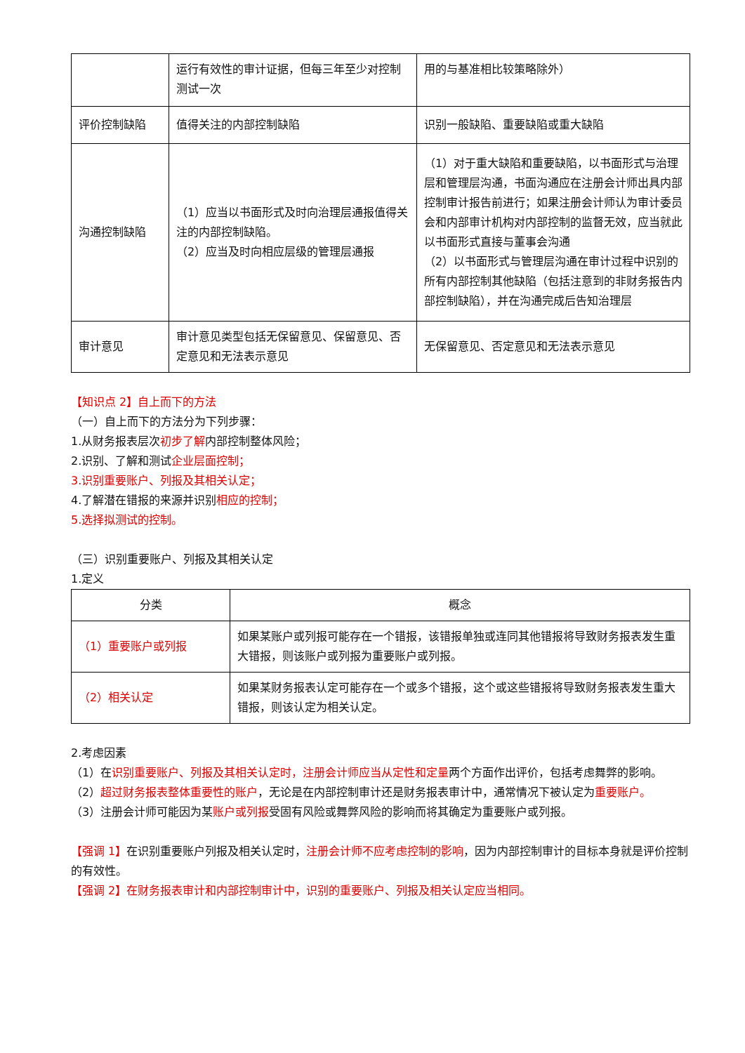| | 运行有效性的审计证据，但每三年至少对控制测试一次 | 用的与基准相比较策略除外） |
| 评价控制缺陷 | 值得关注的内部控制缺陷 | 识别一般缺陷、重要缺陷或重大缺陷 |
| 沟通控制缺陷 | （1）应当以书面形式及时向治理层通报值得关注的内部控制缺陷。 （2）应当及时向相应层级的管理层通报 | （1）对于重大缺陷和重要缺陷，以书面形式与治理层和管理层沟通，书面沟通应在注册会计师出具内部控制审计报告前进行；如果注册会计师认为审计委员会和内部审计机构对内部控制的监督无效，应当就此以书面形式直接与董事会沟通 （2）以书面形式与管理层沟通在审计过程中识别的所有内部控制其他缺陷（包括注意到的非财务报告内部控制缺陷），并在沟通完成后告知治理层 |
| 审计意见 | 审计意见类型包括无保留意见、保留意见、否定意见和无法表示意见 | 无保留意见、否定意见和无法表示意见 |
【知识点 2】自上而下的方法
（一）自上而下的方法分为下列步骤：
1.从财务报表层次初步了解内部控制整体风险；
2.识别、了解和测试企业层面控制；
3.识别重要账户、列报及其相关认定；
4.了解潜在错报的来源并识别相应的控制；
5.选择拟测试的控制。
（三）识别重要账户、列报及其相关认定
1.定义
| 分类 | 概念 |
| （1）重要账户或列报 | 如果某账户或列报可能存在一个错报，该错报单独或连同其他错报将导致财务报表发生重大错报，则该账户或列报为重要账户或列报。 |
| （2）相关认定 | 如果某财务报表认定可能存在一个或多个错报，这个或这些错报将导致财务报表发生重大错报，则该认定为相关认定。 |
2.考虑因素
（1）在识别重要账户、列报及其相关认定时，注册会计师应当从定性和定量两个方面作出评价，包括考虑舞弊的影响。
（2）超过财务报表整体重要性的账户，无论是在内部控制审计还是财务报表审计中，通常情况下被认定为重要账户。
（3）注册会计师可能因为某账户或列报受固有风险或舞弊风险的影响而将其确定为重要账户或列报。
【强调 1】在识别重要账户列报及相关认定时，注册会计师不应考虑控制的影响，因为内部控制审计的目标本身就是评价控制的有效性。
【强调 2】在财务报表审计和内部控制审计中，识别的重要账户、列报及相关认定应当相同。